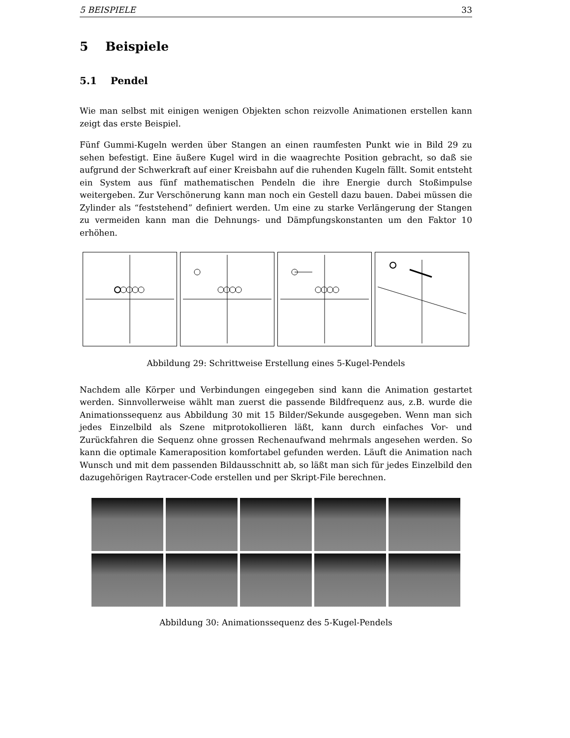5 BEISPIELE 33
5 Beispiele
5.1 Pendel
Wie man selbst mit einigen wenigen Objekten schon reizvolle Animationen erstellen kann zeigt das erste Beispiel.
Fünf Gummi-Kugeln werden über Stangen an einen raumfesten Punkt wie in Bild 29 zu sehen befestigt. Eine äußere Kugel wird in die waagrechte Position gebracht, so daß sie aufgrund der Schwerkraft auf einer Kreisbahn auf die ruhenden Kugeln fällt. Somit entsteht ein System aus fünf mathematischen Pendeln die ihre Energie durch Stoßimpulse weitergeben. Zur Verschönerung kann man noch ein Gestell dazu bauen. Dabei müssen die Zylinder als “feststehend” definiert werden. Um eine zu starke Verlängerung der Stangen zu vermeiden kann man die Dehnungs- und Dämpfungskonstanten um den Faktor 10 erhöhen.
Abbildung 29: Schrittweise Erstellung eines 5-Kugel-Pendels
Nachdem alle Körper und Verbindungen eingegeben sind kann die Animation gestartet werden. Sinnvollerweise wählt man zuerst die passende Bildfrequenz aus, z.B. wurde die Animationssequenz aus Abbildung 30 mit 15 Bilder/Sekunde ausgegeben. Wenn man sich jedes Einzelbild als Szene mitprotokollieren läßt, kann durch einfaches Vor- und Zurückfahren die Sequenz ohne grossen Rechenaufwand mehrmals angesehen werden. So kann die optimale Kameraposition komfortabel gefunden werden. Läuft die Animation nach Wunsch und mit dem passenden Bildausschnitt ab, so läßt man sich für jedes Einzelbild den dazugehörigen Raytracer-Code erstellen und per Skript-File berechnen.
Abbildung 30: Animationssequenz des 5-Kugel-Pendels